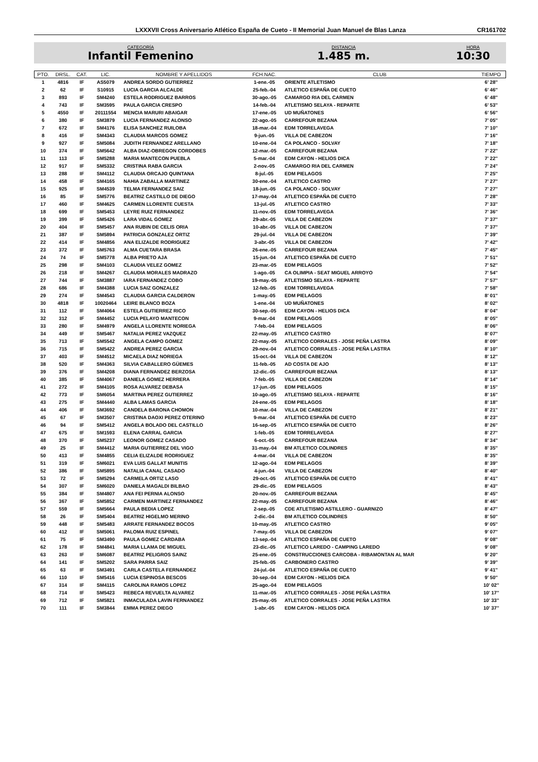LXXXVII Cross Aniversario Atlético España de Cueto - II Memorial Juan Manuel de Blas Lanza CR161702
CATEGORÍA
Infantil Femenino
DISTANCIA
1.485 m.
HORA
10:30
| PTO. | DRSL. | CAT. | LIC. | NOMBRE Y APELLIDOS | FCH.NAC. | CLUB | TIEMPO |
| --- | --- | --- | --- | --- | --- | --- | --- |
| 1 | 4816 | IF | AS5079 | ANDREA SORDO GUTIERREZ | 1-ene.-05 | ORIENTE ATLETISMO | 6' 28'' |
| 2 | 62 | IF | S10915 | LUCIA GARCIA ALCALDE | 25-feb.-04 | ATLETICO ESPAÑA DE CUETO | 6' 46'' |
| 3 | 893 | IF | SM4240 | ESTELA RODRIGUEZ BARROS | 30-ago.-05 | CAMARGO RIA DEL CARMEN | 6' 48'' |
| 4 | 743 | IF | SM3595 | PAULA GARCIA CRESPO | 14-feb.-04 | ATLETISMO SELAYA - REPARTE | 6' 53'' |
| 5 | 4550 | IF | 20111554 | MENCIA MARURI ABAIGAR | 17-ene.-05 | UD MUÑATONES | 6' 56'' |
| 6 | 380 | IF | SM3879 | LUCIA FERNANDEZ ALONSO | 22-ago.-05 | CARREFOUR BEZANA | 7' 05'' |
| 7 | 672 | IF | SM4176 | ELISA SANCHEZ RUILOBA | 18-mar.-04 | EDM TORRELAVEGA | 7' 10'' |
| 8 | 416 | IF | SM4343 | CLAUDIA MARCOS GOMEZ | 9-jun.-05 | VILLA DE CABEZON | 7' 16'' |
| 9 | 927 | IF | SM5084 | JUDITH FERNANDEZ ARELLANO | 10-ene.-04 | CA POLANCO - SOLVAY | 7' 18'' |
| 10 | 374 | IF | SM5642 | ALBA DIAZ-OBREGON CORDOBES | 12-mar.-05 | CARREFOUR BEZANA | 7' 22'' |
| 11 | 113 | IF | SM5288 | MARIA MANTECON PUEBLA | 5-mar.-04 | EDM CAYON - HELIOS DICA | 7' 22'' |
| 12 | 917 | IF | SM5332 | CRISTINA RABA GARCIA | 2-nov.-05 | CAMARGO RIA DEL CARMEN | 7' 24'' |
| 13 | 288 | IF | SM4112 | CLAUDIA ORCAJO QUINTANA | 8-jul.-05 | EDM PIELAGOS | 7' 25'' |
| 14 | 458 | IF | SM4165 | NAHIA ZABALLA MARTINEZ | 30-ene.-04 | ATLETICO CASTRO | 7' 27'' |
| 15 | 925 | IF | SM4539 | TELMA FERNANDEZ SAIZ | 18-jun.-05 | CA POLANCO - SOLVAY | 7' 27'' |
| 16 | 85 | IF | SM5776 | BEATRIZ CASTILLO DE DIEGO | 17-may.-04 | ATLETICO ESPAÑA DE CUETO | 7' 28'' |
| 17 | 460 | IF | SM4625 | CARMEN LLORENTE CUESTA | 13-jul.-05 | ATLETICO CASTRO | 7' 33'' |
| 18 | 699 | IF | SM5453 | LEYRE RUIZ FERNANDEZ | 11-nov.-05 | EDM TORRELAVEGA | 7' 36'' |
| 19 | 399 | IF | SM5426 | LARA VIDAL GOMEZ | 29-abr.-05 | VILLA DE CABEZON | 7' 37'' |
| 20 | 404 | IF | SM5457 | ANA RUBIN DE CELIS ORIA | 10-abr.-05 | VILLA DE CABEZON | 7' 37'' |
| 21 | 387 | IF | SM5894 | PATRICIA GONZALEZ ORTIZ | 29-jul.-04 | VILLA DE CABEZON | 7' 39'' |
| 22 | 414 | IF | SM4856 | ANA ELIZALDE RODRIGUEZ | 3-abr.-05 | VILLA DE CABEZON | 7' 42'' |
| 23 | 372 | IF | SM5763 | ALMA CUETARA BRASA | 26-ene.-05 | CARREFOUR BEZANA | 7' 45'' |
| 24 | 74 | IF | SM5778 | ALBA PRIETO AJA | 15-jun.-04 | ATLETICO ESPAÑA DE CUETO | 7' 51'' |
| 25 | 298 | IF | SM4103 | CLAUDIA VELEZ GOMEZ | 23-mar.-05 | EDM PIELAGOS | 7' 52'' |
| 26 | 218 | IF | SM4267 | CLAUDIA MORALES MADRAZO | 1-ago.-05 | CA OLIMPIA - SEAT MIGUEL ARROYO | 7' 54'' |
| 27 | 744 | IF | SM3887 | IARA FERNANDEZ COBO | 19-may.-05 | ATLETISMO SELAYA - REPARTE | 7' 57'' |
| 28 | 686 | IF | SM4388 | LUCIA SAIZ GONZALEZ | 12-feb.-05 | EDM TORRELAVEGA | 7' 58'' |
| 29 | 274 | IF | SM4543 | CLAUDIA GARCIA CALDERON | 1-may.-05 | EDM PIELAGOS | 8' 01'' |
| 30 | 4818 | IF | 10020464 | LEIRE BLANCO BOZA | 1-ene.-04 | UD MUÑATONES | 8' 02'' |
| 31 | 112 | IF | SM4064 | ESTELA GUTIERREZ RICO | 30-sep.-05 | EDM CAYON - HELIOS DICA | 8' 04'' |
| 32 | 312 | IF | SM4452 | LUCIA PELAYO MANTECON | 9-mar.-04 | EDM PIELAGOS | 8' 05'' |
| 33 | 280 | IF | SM4979 | ANGELA LLORENTE NORIEGA | 7-feb.-04 | EDM PIELAGOS | 8' 06'' |
| 34 | 449 | IF | SM5467 | NATALIA PEREZ VAZQUEZ | 22-may.-05 | ATLETICO CASTRO | 8' 07'' |
| 35 | 713 | IF | SM5542 | ANGELA CAMPO GOMEZ | 22-may.-05 | ATLETICO CORRALES - JOSE PEÑA LASTRA | 8' 09'' |
| 36 | 715 | IF | SM5422 | ANDREA PEREZ GARCIA | 29-nov.-04 | ATLETICO CORRALES - JOSE PEÑA LASTRA | 8' 10'' |
| 37 | 403 | IF | SM4512 | MICAELA DIAZ NORIEGA | 15-oct.-04 | VILLA DE CABEZON | 8' 12'' |
| 38 | 520 | IF | SM4363 | SILVIA CABALLERO GÜEMES | 11-feb.-05 | AD COSTA DE AJO | 8' 13'' |
| 39 | 376 | IF | SM4208 | DIANA FERNANDEZ BERZOSA | 12-dic.-05 | CARREFOUR BEZANA | 8' 13'' |
| 40 | 385 | IF | SM4067 | DANIELA GOMEZ HERRERA | 7-feb.-05 | VILLA DE CABEZON | 8' 14'' |
| 41 | 272 | IF | SM4105 | ROSA ALVAREZ DEBASA | 17-jun.-05 | EDM PIELAGOS | 8' 15'' |
| 42 | 773 | IF | SM6054 | MARTINA PEREZ GUTIERREZ | 10-ago.-05 | ATLETISMO SELAYA - REPARTE | 8' 16'' |
| 43 | 275 | IF | SM4440 | ALBA LAMAS GARCIA | 24-ene.-05 | EDM PIELAGOS | 8' 18'' |
| 44 | 406 | IF | SM3692 | CANDELA BARONA CHOMON | 10-mar.-04 | VILLA DE CABEZON | 8' 21'' |
| 45 | 67 | IF | SM3507 | CRISTINA DAOXI PEREZ OTERINO | 9-mar.-04 | ATLETICO ESPAÑA DE CUETO | 8' 23'' |
| 46 | 94 | IF | SM5412 | ANGELA BOLADO DEL CASTILLO | 16-sep.-05 | ATLETICO ESPAÑA DE CUETO | 8' 26'' |
| 47 | 675 | IF | SM1593 | ELENA CARRAL GARCIA | 1-feb.-05 | EDM TORRELAVEGA | 8' 27'' |
| 48 | 370 | IF | SM5237 | LEONOR GOMEZ CASADO | 6-oct.-05 | CARREFOUR BEZANA | 8' 34'' |
| 49 | 25 | IF | SM4412 | MARIA GUTIERREZ DEL VIGO | 31-may.-04 | BM ATLETICO COLINDRES | 8' 35'' |
| 50 | 413 | IF | SM4855 | CELIA ELIZALDE RODRIGUEZ | 4-mar.-04 | VILLA DE CABEZON | 8' 35'' |
| 51 | 319 | IF | SM6021 | EVA LUIS GALLAT MUNITIS | 12-ago.-04 | EDM PIELAGOS | 8' 39'' |
| 52 | 386 | IF | SM5895 | NATALIA CANAL CASADO | 4-jun.-04 | VILLA DE CABEZON | 8' 40'' |
| 53 | 72 | IF | SM5294 | CARMELA ORTIZ LASO | 29-oct.-05 | ATLETICO ESPAÑA DE CUETO | 8' 41'' |
| 54 | 307 | IF | SM6020 | DANIELA MAGALDI BILBAO | 29-dic.-05 | EDM PIELAGOS | 8' 43'' |
| 55 | 384 | IF | SM4807 | ANA FEI PERNIA ALONSO | 20-nov.-05 | CARREFOUR BEZANA | 8' 45'' |
| 56 | 367 | IF | SM5852 | CARMEN MARTINEZ FERNANDEZ | 22-may.-05 | CARREFOUR BEZANA | 8' 46'' |
| 57 | 559 | IF | SM5664 | PAULA BEDIA LOPEZ | 2-sep.-05 | CDE ATLETISMO ASTILLERO - GUARNIZO | 8' 47'' |
| 58 | 26 | IF | SM5404 | BEATRIZ HIGELMO MERINO | 2-dic.-04 | BM ATLETICO COLINDRES | 8' 50'' |
| 59 | 448 | IF | SM5483 | ARRATE FERNANDEZ BOCOS | 10-may.-05 | ATLETICO CASTRO | 9' 05'' |
| 60 | 412 | IF | SM5061 | PALOMA RUIZ ESPINEL | 7-may.-05 | VILLA DE CABEZON | 9' 07'' |
| 61 | 75 | IF | SM3490 | PAULA GOMEZ CARDABA | 13-sep.-04 | ATLETICO ESPAÑA DE CUETO | 9' 08'' |
| 62 | 178 | IF | SM4841 | MARIA LLAMA DE MIGUEL | 23-dic.-05 | ATLETICO LAREDO - CAMPING LAREDO | 9' 08'' |
| 63 | 263 | IF | SM6087 | BEATRIZ PELIGROS SAINZ | 25-ene.-05 | CONSTRUCCIONES CARCOBA - RIBAMONTAN AL MAR | 9' 20'' |
| 64 | 141 | IF | SM5202 | SARA PARRA SAIZ | 25-feb.-05 | CARBONERO CASTRO | 9' 39'' |
| 65 | 63 | IF | SM3491 | CARLA CASTELA FERNANDEZ | 24-jul.-04 | ATLETICO ESPAÑA DE CUETO | 9' 41'' |
| 66 | 110 | IF | SM5416 | LUCIA ESPINOSA BESCOS | 30-sep.-04 | EDM CAYON - HELIOS DICA | 9' 50'' |
| 67 | 314 | IF | SM4115 | CAROLINA RAMOS LOPEZ | 25-ago.-04 | EDM PIELAGOS | 10' 02'' |
| 68 | 714 | IF | SM5423 | REBECA REVUELTA ALVAREZ | 11-mar.-05 | ATLETICO CORRALES - JOSE PEÑA LASTRA | 10' 17'' |
| 69 | 712 | IF | SM5821 | INMACULADA LAVIN FERNANDEZ | 25-may.-05 | ATLETICO CORRALES - JOSE PEÑA LASTRA | 10' 33'' |
| 70 | 111 | IF | SM3844 | EMMA PEREZ DIEGO | 1-abr.-05 | EDM CAYON - HELIOS DICA | 10' 37'' |